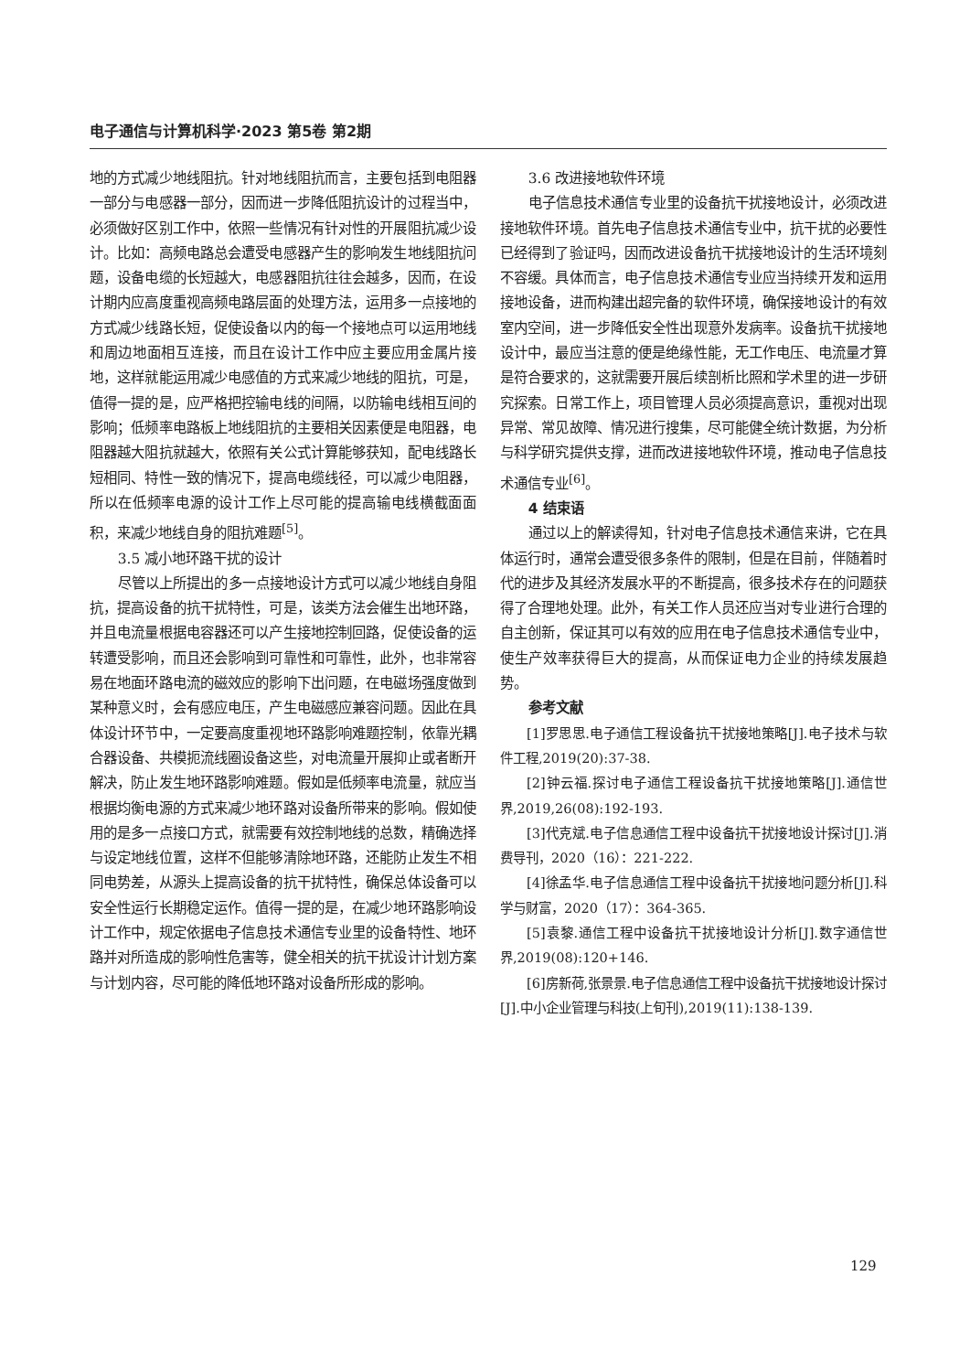电子通信与计算机科学·2023 第5卷 第2期
地的方式减少地线阻抗。针对地线阻抗而言，主要包括到电阻器一部分与电感器一部分，因而进一步降低阻抗设计的过程当中，必须做好区别工作中，依照一些情况有针对性的开展阻抗减少设计。比如：高频电路总会遭受电感器产生的影响发生地线阻抗问题，设备电缆的长短越大，电感器阻抗往往会越多，因而，在设计期内应高度重视高频电路层面的处理方法，运用多一点接地的方式减少线路长短，促使设备以内的每一个接地点可以运用地线和周边地面相互连接，而且在设计工作中应主要应用金属片接地，这样就能运用减少电感值的方式来减少地线的阻抗，可是，值得一提的是，应严格把控输电线的间隔，以防输电线相互间的影响；低频率电路板上地线阻抗的主要相关因素便是电阻器，电阻器越大阻抗就越大，依照有关公式计算能够获知，配电线路长短相同、特性一致的情况下，提高电缆线径，可以减少电阻器，所以在低频率电源的设计工作上尽可能的提高输电线横截面面积，来减少地线自身的阻抗难题<sup>[5]</sup>。
3.5 减小地环路干扰的设计
尽管以上所提出的多一点接地设计方式可以减少地线自身阻抗，提高设备的抗干扰特性，可是，该类方法会催生出地环路，并且电流量根据电容器还可以产生接地控制回路，促使设备的运转遭受影响，而且还会影响到可靠性和可靠性，此外，也非常容易在地面环路电流的磁效应的影响下出问题，在电磁场强度做到某种意义时，会有感应电压，产生电磁感应兼容问题。因此在具体设计环节中，一定要高度重视地环路影响难题控制，依靠光耦合器设备、共模扼流线圈设备这些，对电流量开展抑止或者断开解决，防止发生地环路影响难题。假如是低频率电流量，就应当根据均衡电源的方式来减少地环路对设备所带来的影响。假如使用的是多一点接口方式，就需要有效控制地线的总数，精确选择与设定地线位置，这样不但能够清除地环路，还能防止发生不相同电势差，从源头上提高设备的抗干扰特性，确保总体设备可以安全性运行长期稳定运作。值得一提的是，在减少地环路影响设计工作中，规定依据电子信息技术通信专业里的设备特性、地环路并对所造成的影响性危害等，健全相关的抗干扰设计计划方案与计划内容，尽可能的降低地环路对设备所形成的影响。
3.6 改进接地软件环境
电子信息技术通信专业里的设备抗干扰接地设计，必须改进接地软件环境。首先电子信息技术通信专业中，抗干扰的必要性已经得到了验证吗，因而改进设备抗干扰接地设计的生活环境刻不容缓。具体而言，电子信息技术通信专业应当持续开发和运用接地设备，进而构建出超完备的软件环境，确保接地设计的有效室内空间，进一步降低安全性出现意外发病率。设备抗干扰接地设计中，最应当注意的便是绝缘性能，无工作电压、电流量才算是符合要求的，这就需要开展后续剖析比照和学术里的进一步研究探索。日常工作上，项目管理人员必须提高意识，重视对出现异常、常见故障、情况进行搜集，尽可能健全统计数据，为分析与科学研究提供支撑，进而改进接地软件环境，推动电子信息技术通信专业<sup>[6]</sup>。
4 结束语
通过以上的解读得知，针对电子信息技术通信来讲，它在具体运行时，通常会遭受很多条件的限制，但是在目前，伴随着时代的进步及其经济发展水平的不断提高，很多技术存在的问题获得了合理地处理。此外，有关工作人员还应当对专业进行合理的自主创新，保证其可以有效的应用在电子信息技术通信专业中，使生产效率获得巨大的提高，从而保证电力企业的持续发展趋势。
参考文献
[1]罗思思.电子通信工程设备抗干扰接地策略[J].电子技术与软件工程,2019(20):37-38.
[2]钟云福.探讨电子通信工程设备抗干扰接地策略[J].通信世界,2019,26(08):192-193.
[3]代克斌.电子信息通信工程中设备抗干扰接地设计探讨[J].消费导刊，2020（16）：221-222.
[4]徐孟华.电子信息通信工程中设备抗干扰接地问题分析[J].科学与财富，2020（17）：364-365.
[5]袁黎.通信工程中设备抗干扰接地设计分析[J].数字通信世界,2019(08):120+146.
[6]房新荷,张景景.电子信息通信工程中设备抗干扰接地设计探讨[J].中小企业管理与科技(上旬刊),2019(11):138-139.
129